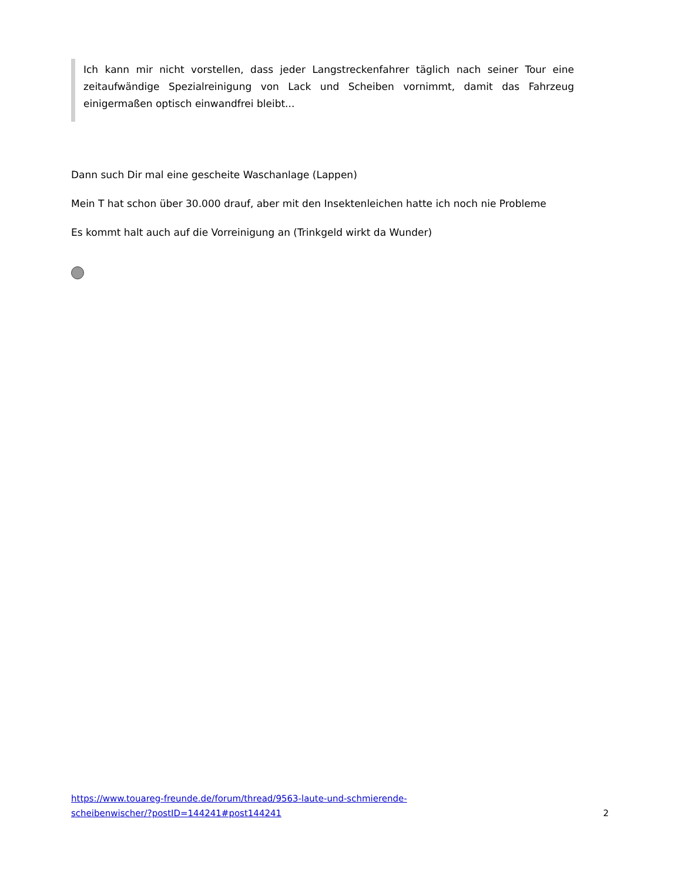Ich kann mir nicht vorstellen, dass jeder Langstreckenfahrer täglich nach seiner Tour eine zeitaufwändige Spezialreinigung von Lack und Scheiben vornimmt, damit das Fahrzeug einigermaßen optisch einwandfrei bleibt...
Dann such Dir mal eine gescheite Waschanlage (Lappen)
Mein T hat schon über 30.000 drauf, aber mit den Insektenleichen hatte ich noch nie Probleme
Es kommt halt auch auf die Vorreinigung an (Trinkgeld wirkt da Wunder)
https://www.touareg-freunde.de/forum/thread/9563-laute-und-schmierende-
scheibenwischer/?postID=144241#post144241 2